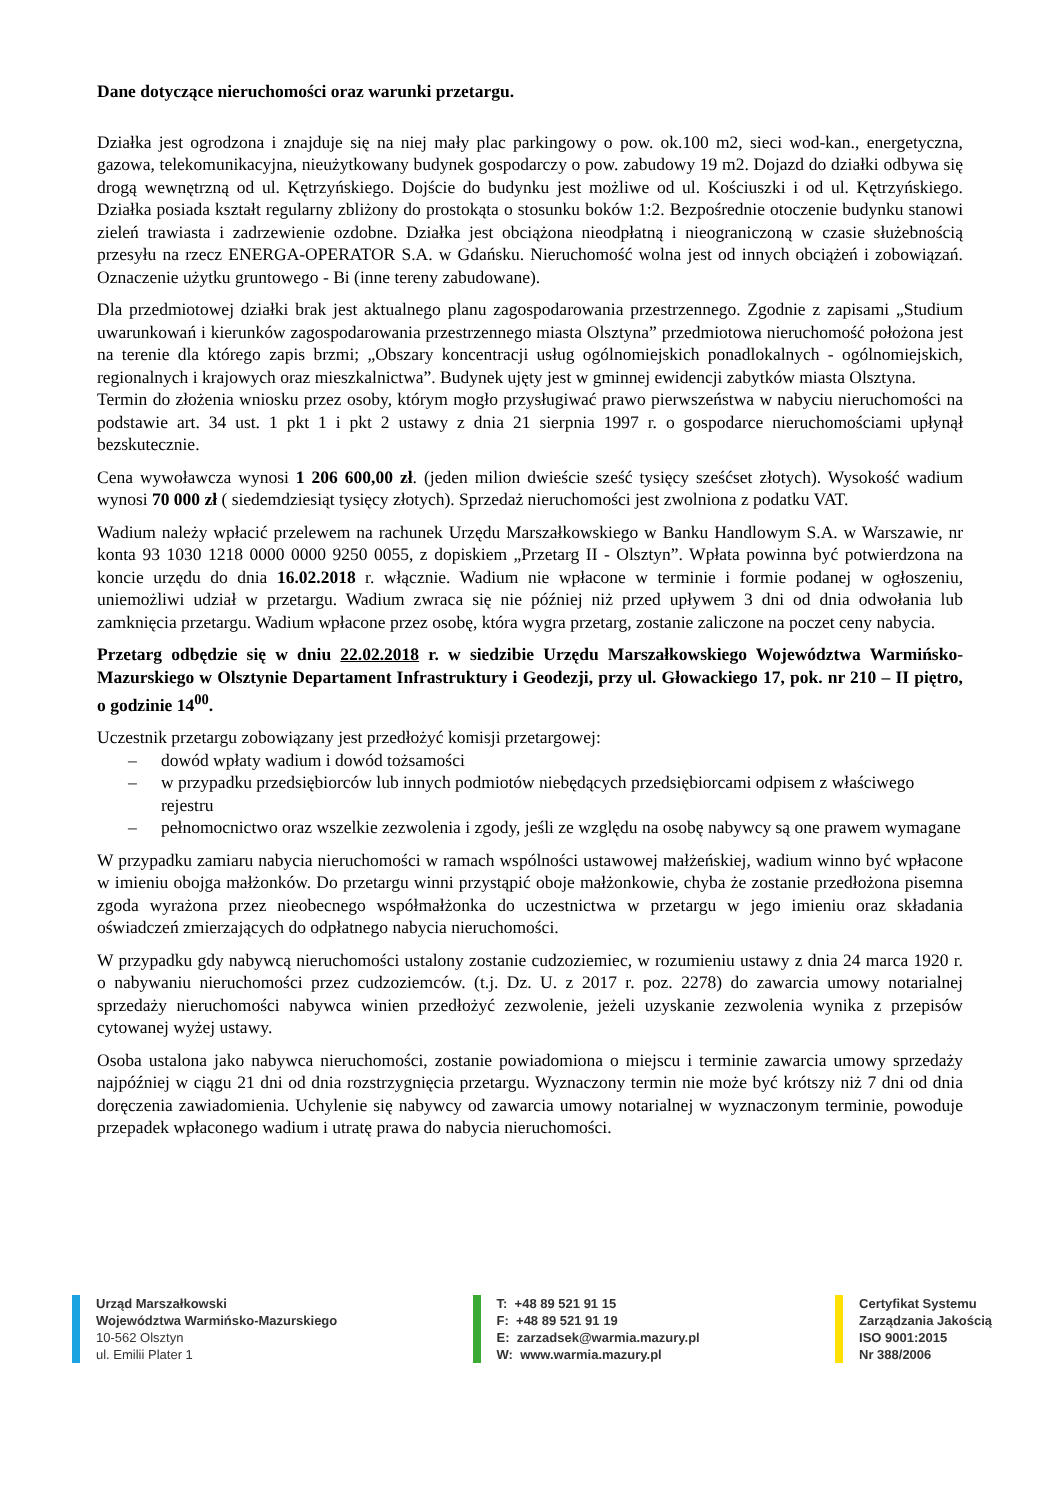Dane dotyczące nieruchomości oraz warunki przetargu.
Działka jest ogrodzona i znajduje się na niej mały plac parkingowy o pow. ok.100 m2, sieci wod-kan., energetyczna, gazowa, telekomunikacyjna, nieużytkowany budynek gospodarczy o pow. zabudowy 19 m2. Dojazd do działki odbywa się drogą wewnętrzną od ul. Kętrzyńskiego. Dojście do budynku jest możliwe od ul. Kościuszki i od ul. Kętrzyńskiego. Działka posiada kształt regularny zbliżony do prostokąta o stosunku boków 1:2. Bezpośrednie otoczenie budynku stanowi zieleń trawiasta i zadrzewienie ozdobne. Działka jest obciążona nieodpłatną i nieograniczoną w czasie służebnością przesyłu na rzecz ENERGA-OPERATOR S.A. w Gdańsku. Nieruchomość wolna jest od innych obciążeń i zobowiązań. Oznaczenie użytku gruntowego - Bi (inne tereny zabudowane).
Dla przedmiotowej działki brak jest aktualnego planu zagospodarowania przestrzennego. Zgodnie z zapisami „Studium uwarunkowań i kierunków zagospodarowania przestrzennego miasta Olsztyna” przedmiotowa nieruchomość położona jest na terenie dla którego zapis brzmi; „Obszary koncentracji usług ogólnomiejskich ponadlokalnych - ogólnomiejskich, regionalnych i krajowych oraz mieszkalnictwa”. Budynek ujęty jest w gminnej ewidencji zabytków miasta Olsztyna.
Termin do złożenia wniosku przez osoby, którym mogło przysługiwać prawo pierwszeństwa w nabyciu nieruchomości na podstawie art. 34 ust. 1 pkt 1 i pkt 2 ustawy z dnia 21 sierpnia 1997 r. o gospodarce nieruchomościami upłynął bezskutecznie.
Cena wywoławcza wynosi 1 206 600,00 zł. (jeden milion dwieście sześć tysięcy sześćset złotych). Wysokość wadium wynosi 70 000 zł ( siedemdziesiąt tysięcy złotych). Sprzedaż nieruchomości jest zwolniona z podatku VAT.
Wadium należy wpłacić przelewem na rachunek Urzędu Marszałkowskiego w Banku Handlowym S.A. w Warszawie, nr konta 93 1030 1218 0000 0000 9250 0055, z dopiskiem „Przetarg II - Olsztyn”. Wpłata powinna być potwierdzona na koncie urzędu do dnia 16.02.2018 r. włącznie. Wadium nie wpłacone w terminie i formie podanej w ogłoszeniu, uniemożliwi udział w przetargu. Wadium zwraca się nie później niż przed upływem 3 dni od dnia odwołania lub zamknięcia przetargu. Wadium wpłacone przez osobę, która wygra przetarg, zostanie zaliczone na poczet ceny nabycia.
Przetarg odbędzie się w dniu 22.02.2018 r. w siedzibie Urzędu Marszałkowskiego Województwa Warmińsko-Mazurskiego w Olsztynie Departament Infrastruktury i Geodezji, przy ul. Głowackiego 17, pok. nr 210 – II piętro, o godzinie 14<sup>00</sup>.
Uczestnik przetargu zobowiązany jest przedłożyć komisji przetargowej:
– dowód wpłaty wadium i dowód tożsamości
– w przypadku przedsiębiorców lub innych podmiotów niebędących przedsiębiorcami odpisem z właściwego rejestru
– pełnomocnictwo oraz wszelkie zezwolenia i zgody, jeśli ze względu na osobę nabywcy są one prawem wymagane
W przypadku zamiaru nabycia nieruchomości w ramach wspólności ustawowej małżeńskiej, wadium winno być wpłacone w imieniu obojga małżonków. Do przetargu winni przystąpić oboje małżonkowie, chyba że zostanie przedłożona pisemna zgoda wyrażona przez nieobecnego współmałżonka do uczestnictwa w przetargu w jego imieniu oraz składania oświadczeń zmierzających do odpłatnego nabycia nieruchomości.
W przypadku gdy nabywcą nieruchomości ustalony zostanie cudzoziemiec, w rozumieniu ustawy z dnia 24 marca 1920 r. o nabywaniu nieruchomości przez cudzoziemców. (t.j. Dz. U. z 2017 r. poz. 2278) do zawarcia umowy notarialnej sprzedaży nieruchomości nabywca winien przedłożyć zezwolenie, jeżeli uzyskanie zezwolenia wynika z przepisów cytowanej wyżej ustawy.
Osoba ustalona jako nabywca nieruchomości, zostanie powiadomiona o miejscu i terminie zawarcia umowy sprzedaży najpóźniej w ciągu 21 dni od dnia rozstrzygnięcia przetargu. Wyznaczony termin nie może być krótszy niż 7 dni od dnia doręczenia zawiadomienia. Uchylenie się nabywcy od zawarcia umowy notarialnej w wyznaczonym terminie, powoduje przepadek wpłaconego wadium i utratę prawa do nabycia nieruchomości.
Urząd Marszałkowski
Województwa Warmińsko-Mazurskiego
10-562 Olsztyn
ul. Emilii Plater 1
T: +48 89 521 91 15
F: +48 89 521 91 19
E: zarzadsek@warmia.mazury.pl
W: www.warmia.mazury.pl
Certyfikat Systemu
Zarządzania Jakością
ISO 9001:2015
Nr 388/2006